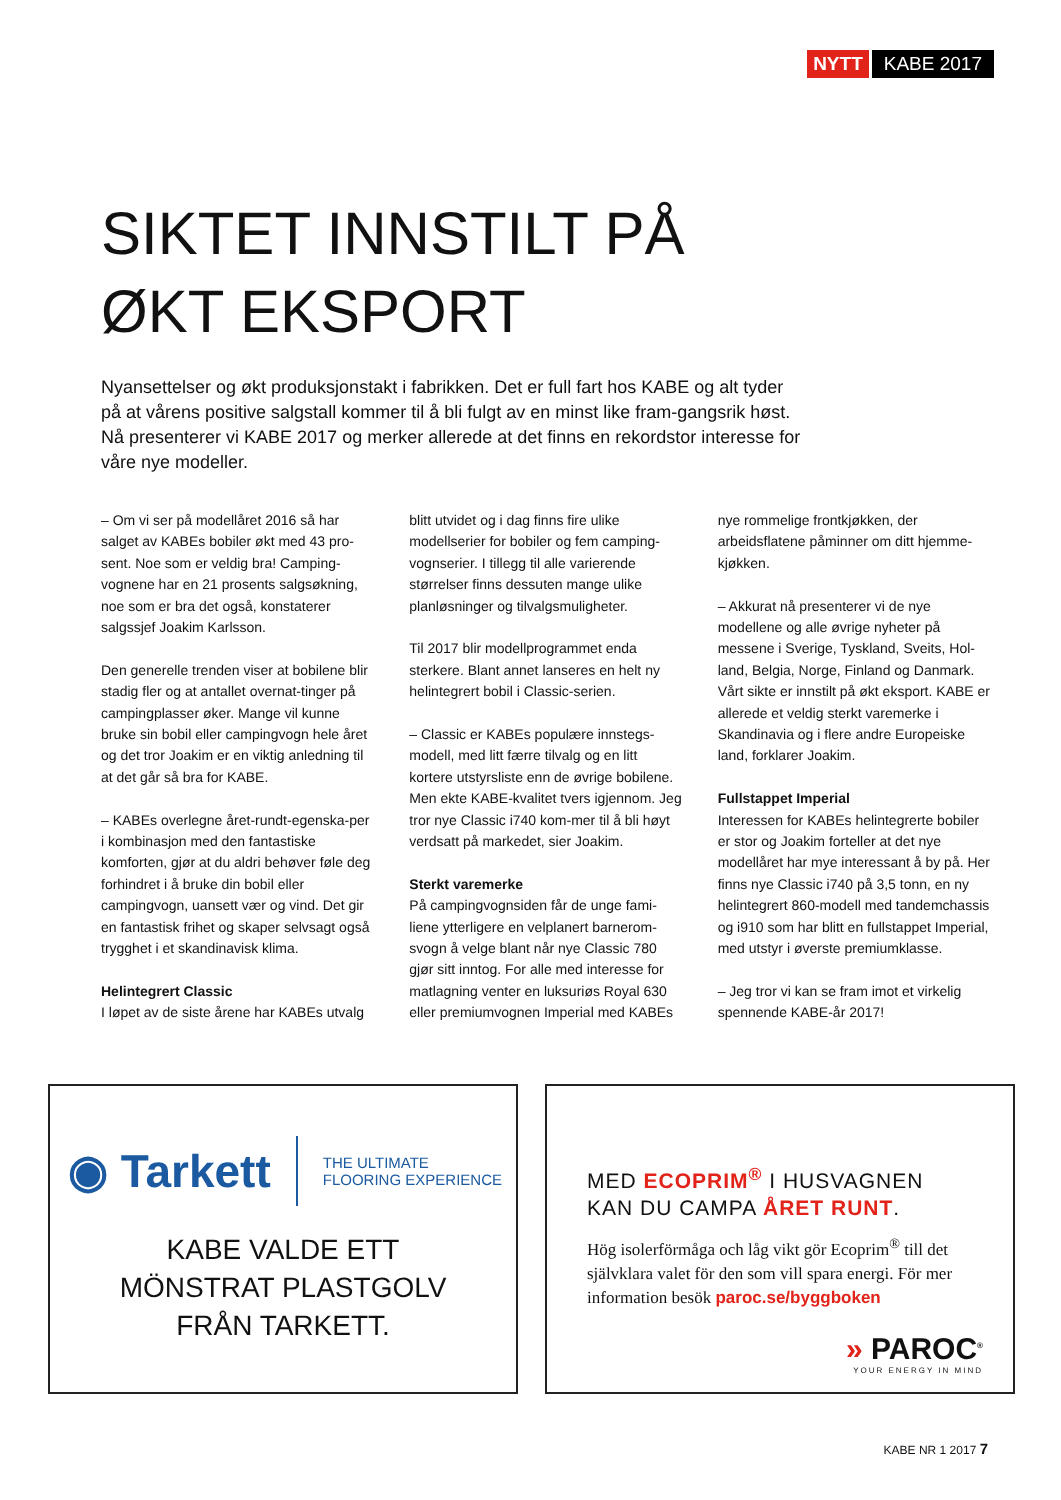NYTT KABE 2017
SIKTET INNSTILT PÅ
ØKT EKSPORT
Nyansettelser og økt produksjonstakt i fabrikken. Det er full fart hos KABE og alt tyder på at vårens positive salgstall kommer til å bli fulgt av en minst like fram-gangsrik høst. Nå presenterer vi KABE 2017 og merker allerede at det finns en rekordstor interesse for våre nye modeller.
– Om vi ser på modellåret 2016 så har salget av KABEs bobiler økt med 43 pro-sent. Noe som er veldig bra! Camping-vognene har en 21 prosents salgsøkning, noe som er bra det også, konstaterer salgssjef Joakim Karlsson.
Den generelle trenden viser at bobilene blir stadig fler og at antallet overnat-tinger på campingplasser øker. Mange vil kunne bruke sin bobil eller campingvogn hele året og det tror Joakim er en viktig anledning til at det går så bra for KABE.
– KABEs overlegne året-rundt-egenska-per i kombinasjon med den fantastiske komforten, gjør at du aldri behøver føle deg forhindret i å bruke din bobil eller campingvogn, uansett vær og vind. Det gir en fantastisk frihet og skaper selvsagt også trygghet i et skandinavisk klima.
Helintegrert Classic
I løpet av de siste årene har KABEs utvalg blitt utvidet og i dag finns fire ulike modellserier for bobiler og fem camping-vognserier. I tillegg til alle varierende størrelser finns dessuten mange ulike planløsninger og tilvalgsmuligheter.
Til 2017 blir modellprogrammet enda sterkere. Blant annet lanseres en helt ny helintegrert bobil i Classic-serien.
– Classic er KABEs populære innstegs-modell, med litt færre tilvalg og en litt kortere utstyrsliste enn de øvrige bobilene. Men ekte KABE-kvalitet tvers igjennom. Jeg tror nye Classic i740 kom-mer til å bli høyt verdsatt på markedet, sier Joakim.
Sterkt varemerke
På campingvognsiden får de unge fami-liene ytterligere en velplanert barnerom-svogn å velge blant når nye Classic 780 gjør sitt inntog. For alle med interesse for matlagning venter en luksuriøs Royal 630 eller premiumvognen Imperial med KABEs nye rommelige frontkjøkken, der arbeidsflatene påminner om ditt hjemme-kjøkken.
– Akkurat nå presenterer vi de nye modellene og alle øvrige nyheter på messene i Sverige, Tyskland, Sveits, Hol-land, Belgia, Norge, Finland og Danmark. Vårt sikte er innstilt på økt eksport. KABE er allerede et veldig sterkt varemerke i Skandinavia og i flere andre Europeiske land, forklarer Joakim.
Fullstappet Imperial
Interessen for KABEs helintegrerte bobiler er stor og Joakim forteller at det nye modellåret har mye interessant å by på. Her finns nye Classic i740 på 3,5 tonn, en ny helintegrert 860-modell med tandemchassis og i910 som har blitt en fullstappet Imperial, med utstyr i øverste premiumklasse.
– Jeg tror vi kan se fram imot et virkelig spennende KABE-år 2017!
◉ Tarkett THE ULTIMATE
FLOORING EXPERIENCE
KABE VALDE ETT
MÖNSTRAT PLASTGOLV
FRÅN TARKETT.
MED ECOPRIM<sup>®</sup> I HUSVAGNEN
KAN DU CAMPA ÅRET RUNT.
Hög isolerförmåga och låg vikt gör Ecoprim<sup>®</sup> till det självklara valet för den som vill spara energi. För mer information besök paroc.se/byggboken
» PAROC<sup>®</sup>
YOUR ENERGY IN MIND
KABE NR 1 2017 7